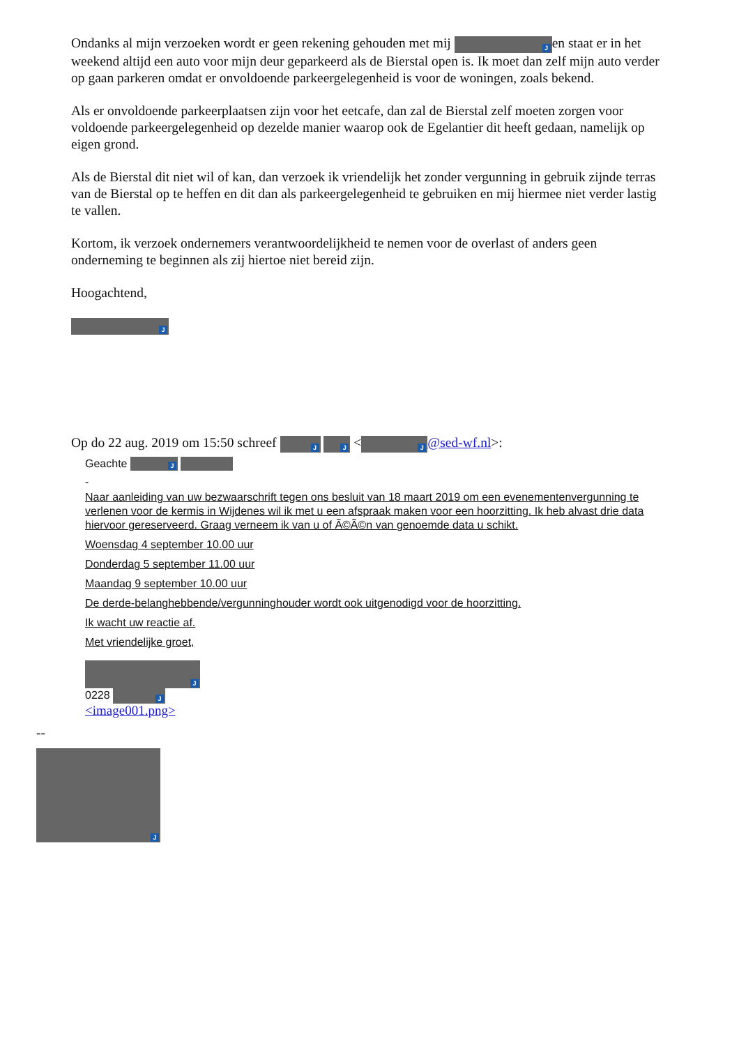Ondanks al mijn verzoeken wordt er geen rekening gehouden met mij J en staat er in het weekend altijd een auto voor mijn deur geparkeerd als de Bierstal open is. Ik moet dan zelf mijn auto verder op gaan parkeren omdat er onvoldoende parkeergelegenheid is voor de woningen, zoals bekend.
Als er onvoldoende parkeerplaatsen zijn voor het eetcafe, dan zal de Bierstal zelf moeten zorgen voor voldoende parkeergelegenheid op dezelde manier waarop ook de Egelantier dit heeft gedaan, namelijk op eigen grond.
Als de Bierstal dit niet wil of kan, dan verzoek ik vriendelijk het zonder vergunning in gebruik zijnde terras van de Bierstal op te heffen en dit dan als parkeergelegenheid te gebruiken en mij hiermee niet verder lastig te vallen.
Kortom, ik verzoek ondernemers verantwoordelijkheid te nemen voor de overlast of anders geen onderneming te beginnen als zij hiertoe niet bereid zijn.
Hoogachtend,
J
Op do 22 aug. 2019 om 15:50 schreef J J < J @sed-wf.nl>:
Geachte J
-
Naar aanleiding van uw bezwaarschrift tegen ons besluit van 18 maart 2019 om een evenementenvergunning te verlenen voor de kermis in Wijdenes wil ik met u een afspraak maken voor een hoorzitting. Ik heb alvast drie data hiervoor gereserveerd. Graag verneem ik van u of Ã©Ã©n van genoemde data u schikt.
Woensdag 4 september 10.00 uur
Donderdag 5 september 11.00 uur
Maandag 9 september 10.00 uur
De derde-belanghebbende/vergunninghouder wordt ook uitgenodigd voor de hoorzitting.
Ik wacht uw reactie af.
Met vriendelijke groet,
J
0228 J
<image001.png>
--
J